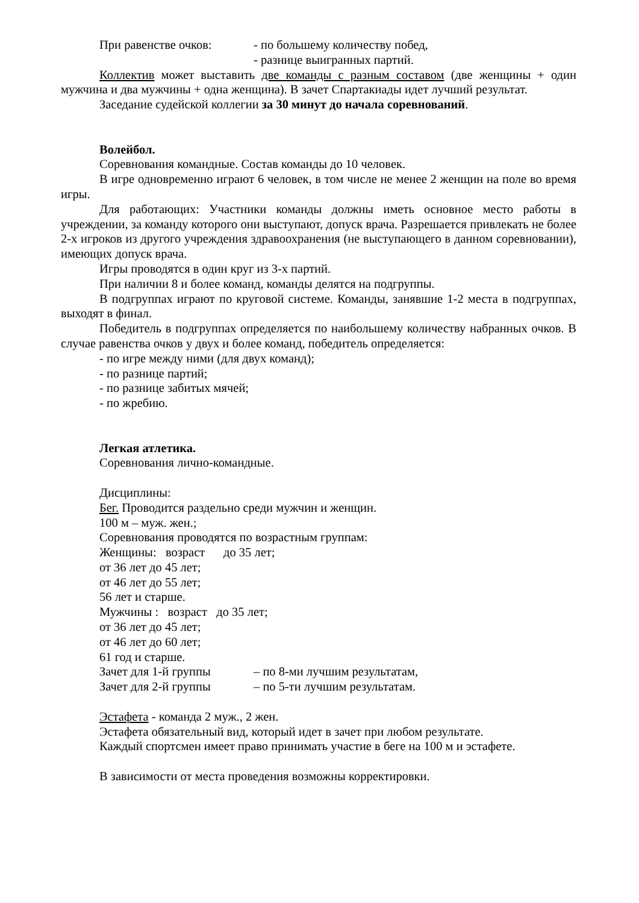При равенстве очков: - по большему количеству побед,
- разнице выигранных партий.
Коллектив может выставить две команды с разным составом (две женщины + один мужчина и два мужчины + одна женщина). В зачет Спартакиады идет лучший результат.
Заседание судейской коллегии за 30 минут до начала соревнований.
Волейбол.
Соревнования командные. Состав команды до 10 человек.
В игре одновременно играют 6 человек, в том числе не менее 2 женщин на поле во время игры.
Для работающих: Участники команды должны иметь основное место работы в учреждении, за команду которого они выступают, допуск врача. Разрешается привлекать не более 2-х игроков из другого учреждения здравоохранения (не выступающего в данном соревновании), имеющих допуск врача.
Игры проводятся в один круг из 3-х партий.
При наличии 8 и более команд, команды делятся на подгруппы.
В подгруппах играют по круговой системе. Команды, занявшие 1-2 места в подгруппах, выходят в финал.
Победитель в подгруппах определяется по наибольшему количеству набранных очков. В случае равенства очков у двух и более команд, победитель определяется:
- по игре между ними (для двух команд);
- по разнице партий;
- по разнице забитых мячей;
- по жребию.
Легкая атлетика.
Соревнования лично-командные.
Дисциплины:
Бег. Проводится раздельно среди мужчин и женщин.
100 м – муж. жен.;
Соревнования проводятся по возрастным группам:
Женщины: возраст до 35 лет;
от 36 лет до 45 лет;
от 46 лет до 55 лет;
56 лет и старше.
Мужчины : возраст до 35 лет;
от 36 лет до 45 лет;
от 46 лет до 60 лет;
61 год и старше.
Зачет для 1-й группы – по 8-ми лучшим результатам,
Зачет для 2-й группы – по 5-ти лучшим результатам.
Эстафета - команда 2 муж., 2 жен.
Эстафета обязательный вид, который идет в зачет при любом результате.
Каждый спортсмен имеет право принимать участие в беге на 100 м и эстафете.
В зависимости от места проведения возможны корректировки.